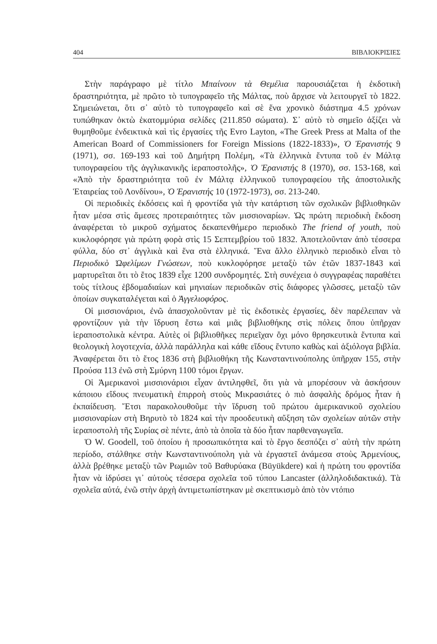404 ΒΙΒΛΙΟΚΡΙΣΙΕΣ
Στὴν παράγραφο μὲ τίτλο Μπαίνουν τὰ Θεμέλια παρουσιάζεται ἡ ἐκδοτικὴ δραστηριότητα, μὲ πρῶτο τὸ τυπογραφεῖο τῆς Μάλτας, ποὺ ἄρχισε νὰ λειτουργεῖ τὸ 1822. Σημειώνεται, ὅτι σ᾽ αὐτὸ τὸ τυπογραφεῖο καὶ σὲ ἕνα χρονικὸ διάστημα 4.5 χρόνων τυπώθηκαν ὀκτὼ ἑκατομμύρια σελίδες (211.850 σώματα). Σ᾽ αὐτὸ τὸ σημεῖο ἀξίζει νὰ θυμηθοῦμε ἐνδεικτικὰ καὶ τὶς ἐργασίες τῆς Evro Layton, «The Greek Press at Malta of the American Board of Commissioners for Foreign Missions (1822-1833)», Ὁ Ἐρανιστής 9 (1971), σσ. 169-193 καὶ τοῦ Δημήτρη Πολέμη, «Τὰ ἑλληνικὰ ἔντυπα τοῦ ἐν Μάλτᾳ τυπογραφείου τῆς ἀγγλικανικῆς ἱεραποστολῆς», Ὁ Ἐρανιστής 8 (1970), σσ. 153-168, καὶ «Ἀπὸ τὴν δραστηριότητα τοῦ ἐν Μάλτᾳ ἑλληνικοῦ τυπογραφείου τῆς ἀποστολικῆς Ἑταιρείας τοῦ Λονδίνου», Ὁ Ἐρανιστής 10 (1972-1973), σσ. 213-240.
Οἱ περιοδικὲς ἐκδόσεις καὶ ἡ φροντίδα γιὰ τὴν κατάρτιση τῶν σχολικῶν βιβλιοθηκῶν ἦταν μέσα στὶς ἄμεσες προτεραιότητες τῶν μισσιοναρίων. Ὡς πρώτη περιοδικὴ ἔκδοση ἀναφέρεται τὸ μικροῦ σχήματος δεκαπενθήμερο περιοδικὸ The friend of youth, ποὺ κυκλοφόρησε γιὰ πρώτη φορὰ στὶς 15 Σεπτεμβρίου τοῦ 1832. Ἀποτελοῦνταν ἀπὸ τέσσερα φύλλα, δύο στ᾽ ἀγγλικὰ καὶ ἕνα στὰ ἑλληνικά. Ἕνα ἄλλο ἑλληνικὸ περιοδικὸ εἶναι τὸ Περιοδικὸ Ὠφελίμων Γνώσεων, ποὺ κυκλοφόρησε μεταξὺ τῶν ἐτῶν 1837-1843 καὶ μαρτυρεῖται ὅτι τὸ ἔτος 1839 εἶχε 1200 συνδρομητές. Στὴ συνέχεια ὁ συγγραφέας παραθέτει τοὺς τίτλους ἑβδομαδιαίων καὶ μηνιαίων περιοδικῶν στὶς διάφορες γλῶσσες, μεταξὺ τῶν ὁποίων συγκαταλέγεται καὶ ὁ Ἀγγελιοφόρος.
Οἱ μισσιονάριοι, ἐνῶ ἀπασχολοῦνταν μὲ τὶς ἐκδοτικὲς ἐργασίες, δὲν παρέλειπαν νὰ φροντίζουν γιὰ τὴν ἵδρυση ἔστω καὶ μιᾶς βιβλιοθήκης στὶς πόλεις ὅπου ὑπῆρχαν ἱεραποστολικὰ κέντρα. Αὐτὲς οἱ βιβλιοθῆκες περιεῖχαν ὄχι μόνο θρησκευτικὰ ἔντυπα καὶ θεολογικὴ λογοτεχνία, ἀλλὰ παράλληλα καὶ κάθε εἴδους ἔντυπο καθὼς καὶ ἀξιόλογα βιβλία. Ἀναφέρεται ὅτι τὸ ἔτος 1836 στὴ βιβλιοθήκη τῆς Κωνσταντινούπολης ὑπῆρχαν 155, στὴν Προύσα 113 ἐνῶ στὴ Σμύρνη 1100 τόμοι ἔργων.
Οἱ Ἀμερικανοὶ μισσιονάριοι εἶχαν ἀντιληφθεῖ, ὅτι γιὰ νὰ μπορέσουν νὰ ἀσκήσουν κάποιου εἴδους πνευματικὴ ἐπιρροὴ στοὺς Μικρασιάτες ὁ πιὸ ἀσφαλὴς δρόμος ἦταν ἡ ἐκπαίδευση. Ἔτσι παρακολουθοῦμε τὴν ἵδρυση τοῦ πρώτου ἀμερικανικοῦ σχολείου μισσιοναρίων στὴ Βηρυτὸ τὸ 1824 καὶ τὴν προοδευτικὴ αὔξηση τῶν σχολείων αὐτῶν στὴν ἱεραποστολὴ τῆς Συρίας σὲ πέντε, ἀπὸ τὰ ὁποῖα τὰ δύο ἦταν παρθεναγωγεῖα.
Ὁ W. Goodell, τοῦ ὁποίου ἡ προσωπικότητα καὶ τὸ ἔργο δεσπόζει σ᾽ αὐτὴ τὴν πρώτη περίοδο, στάλθηκε στὴν Κωνσταντινούπολη γιὰ νὰ ἐργαστεῖ ἀνάμεσα στοὺς Ἀρμενίους, ἀλλὰ βρέθηκε μεταξὺ τῶν Ρωμιῶν τοῦ Βαθυρύακα (Büyükdere) καὶ ἡ πρώτη του φροντίδα ἦταν νὰ ἱδρύσει γι᾽ αὐτοὺς τέσσερα σχολεῖα τοῦ τύπου Lancaster (ἀλληλοδιδακτικά). Τὰ σχολεῖα αὐτά, ἐνῶ στὴν ἀρχὴ ἀντιμετωπίστηκαν μὲ σκεπτικισμὸ ἀπὸ τὸν ντόπιο